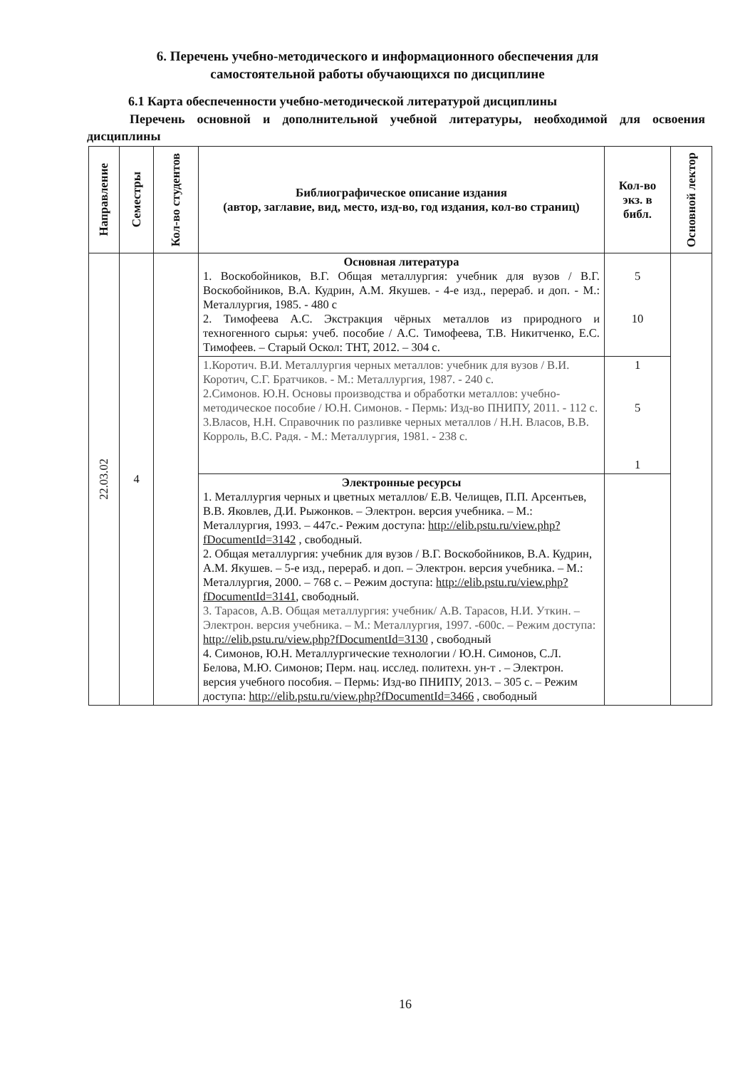6. Перечень учебно-методического и информационного обеспечения для самостоятельной работы обучающихся по дисциплине
6.1 Карта обеспеченности учебно-методической литературой дисциплины
Перечень основной и дополнительной учебной литературы, необходимой для освоения дисциплины
| Направление | Семестры | Кол-во студентов | Библиографическое описание издания (автор, заглавие, вид, место, изд-во, год издания, кол-во страниц) | Кол-во экз. в библ. | Основной лектор |
| --- | --- | --- | --- | --- | --- |
| 22.03.02 | 4 | | Основная литература 1. Воскобойников, В.Г. Общая металлургия: учебник для вузов / В.Г. Воскобойников, В.А. Кудрин, А.М. Якушев. - 4-е изд., перераб. и доп. - М.: Металлургия, 1985. - 480 с 2. Тимофеева А.С. Экстракция чёрных металлов из природного и техногенного сырья: учеб. пособие / А.С. Тимофеева, Т.В. Никитченко, Е.С. Тимофеев. – Старый Оскол: ТНТ, 2012. – 304 с. | 5 10 | |
| | | | 1.Коротич. В.И. Металлургия черных металлов: учебник для вузов / В.И. Коротич, С.Г. Братчиков. - М.: Металлургия, 1987. - 240 с. 2.Симонов. Ю.Н. Основы производства и обработки металлов: учебно-методическое пособие / Ю.Н. Симонов. - Пермь: Изд-во ПНИПУ, 2011. - 112 с. 3.Власов, Н.Н. Справочник по разливке черных металлов / Н.Н. Власов, В.В. Корроль, В.С. Радя. - М.: Металлургия, 1981. - 238 с. | 1 5 1 | |
| | | | Электронные ресурсы 1. Металлургия черных и цветных металлов/ Е.В. Челищев, П.П. Арсентьев, В.В. Яковлев, Д.И. Рыжонков. – Электрон. версия учебника. – М.: Металлургия, 1993. – 447с.- Режим доступа: http://elib.pstu.ru/view.php?fDocumentId=3142 , свободный. 2. Общая металлургия: учебник для вузов / В.Г. Воскобойников, В.А. Кудрин, А.М. Якушев. – 5-е изд., перераб. и доп. – Электрон. версия учебника. – М.: Металлургия, 2000. – 768 с. – Режим доступа: http://elib.pstu.ru/view.php?fDocumentId=3141 , свободный. 3. Тарасов, А.В. Общая металлургия: учебник/ А.В. Тарасов, Н.И. Уткин. – Электрон. версия учебника. – М.: Металлургия, 1997. -600с. – Режим доступа: http://elib.pstu.ru/view.php?fDocumentId=3130 , свободный 4. Симонов, Ю.Н. Металлургические технологии / Ю.Н. Симонов, С.Л. Белова, М.Ю. Симонов; Перм. нац. исслед. политехн. ун-т . – Электрон. версия учебного пособия. – Пермь: Изд-во ПНИПУ, 2013. – 305 с. – Режим доступа: http://elib.pstu.ru/view.php?fDocumentId=3466 , свободный | | |
16